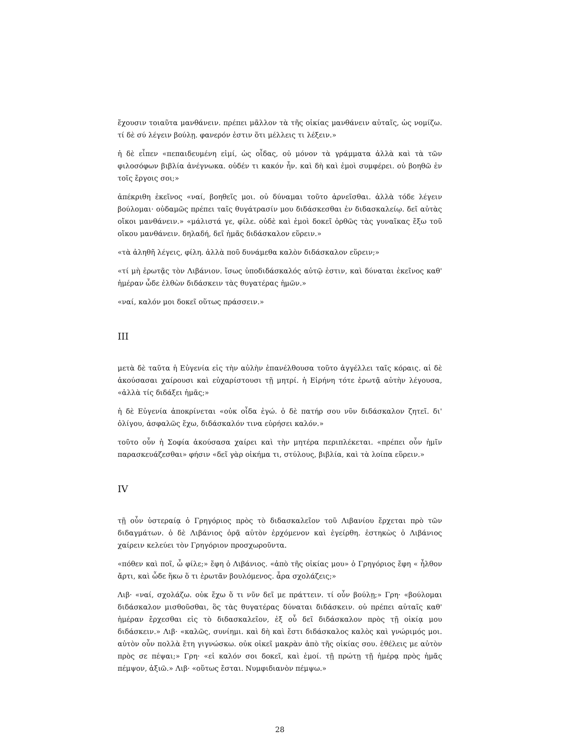ἔχουσιν τοιαῦτα μανθάνειν. πρέπει μᾶλλον τὰ τῆς οἰκίας μανθάνειν αὐταῖς, ὡς νομίζω. τί δὲ σύ λέγειν βούλῃ. φανερόν ἐστιν ὅτι μέλλεις τι λέξειν.»
ἡ δὲ εἶπεν «πεπαιδευμένη εἰμί, ὡς οἶδας, οὐ μόνον τὰ γράμματα ἀλλὰ καὶ τὰ τῶν φιλοσόφων βιβλία ἀνέγνωκα. οὐδέν τι κακόν ἦν. καὶ δὴ καὶ ἐμοὶ συμφέρει. οὐ βοηθῶ ἐν τοῖς ἔργοις σοι;»
ἀπέκριθη ἐκεῖνος «ναί, βοηθεῖς μοι. οὐ δύναμαι τοῦτο ἀρνεῖσθαι. ἀλλὰ τόδε λέγειν βούλομαι· οὐδαμῶς πρέπει ταῖς θυγάτρασίν μου διδάσκεσθαι ἐν διδασκαλείῳ. δεῖ αὐτὰς οἴκοι μανθάνειν.» «μάλιστά γε, φίλε. οὐδὲ καὶ ἐμοὶ δοκεῖ ὀρθῶς τὰς γυναῖκας ἔξω τοῦ οἴκου μανθάνειν. δηλαδή, δεῖ ἡμᾶς διδάσκαλον εὕρειν.»
«τὰ ἀληθῆ λέγεις, φίλη. ἀλλὰ ποῦ δυνάμεθα καλὸν διδάσκαλον εὕρειν;»
«τί μὴ ἐρωτᾷς τὸν Λιβάνιον. ἴσως ὑποδιδάσκαλός αὐτῷ ἐστιν, καὶ δύναται ἐκεῖνος καθ' ἡμέραν ὧδε ἐλθὼν διδάσκειν τὰς θυγατέρας ἡμῶν.»
«ναί, καλόν μοι δοκεῖ οὕτως πράσσειν.»
III
μετὰ δὲ ταῦτα ἡ Εὐγενία εἰς τὴν αὐλὴν ἐπανέλθουσα τοῦτο ἀγγέλλει ταῖς κόραις. αἱ δὲ ἀκούσασαι χαίρουσι καὶ εὐχαρίστουσι τῇ μητρί. ἡ Εἰρήνη τότε ἐρωτᾷ αὐτὴν λέγουσα, «ἀλλὰ τίς διδάξει ἡμᾶς;»
ἡ δὲ Εὐγενία ἀποκρίνεται «οὐκ οἶδα ἐγώ. ὁ δὲ πατήρ σου νῦν διδάσκαλον ζητεῖ. δι' ὀλίγου, ἀσφαλῶς ἔχω, διδάσκαλόν τινα εὑρήσει καλόν.»
τοῦτο οὖν ἡ Σοφία ἀκούσασα χαίρει καὶ τὴν μητέρα περιπλέκεται. «πρέπει οὖν ἡμῖν παρασκευάζεσθαι» φήσιν «δεῖ γὰρ οἰκήμα τι, στύλους, βιβλία, καὶ τὰ λοίπα εὕρειν.»
IV
τῇ οὖν ὑστεραίᾳ ὁ Γρηγόριος πρὸς τὸ διδασκαλεῖον τοῦ Λιβανίου ἔρχεται πρὸ τῶν διδαγμάτων. ὁ δὲ Λιβάνιος ὁρᾷ αὐτὸν ἐρχόμενον καὶ ἐγείρθη. ἑστηκὼς ὁ Λιβάνιος χαίρειν κελεύει τὸν Γρηγόριον προσχωροῦντα.
«πόθεν καὶ ποῖ, ὦ φίλε;» ἔφη ὁ Λιβάνιος. «ἀπὸ τῆς οἰκίας μου» ὁ Γρηγόριος ἔφη « ἦλθον ἄρτι, καὶ ὧδε ἥκω ὅ τι ἐρωτᾶν βουλόμενος. ἆρα σχολάζεις;»
Λιβ· «ναί, σχολάζω. οὐκ ἔχω ὅ τι νῦν δεῖ με πράττειν. τί οὖν βούλῃ;» Γρη· «βούλομαι διδάσκαλον μισθοῦσθαι, ὃς τὰς θυγατέρας δύναται διδάσκειν. οὐ πρέπει αὐταῖς καθ' ἡμέραν ἔρχεσθαι εἰς τὸ διδασκαλεῖον, ἐξ οὗ δεῖ διδάσκαλον πρὸς τῇ οἰκίᾳ μου διδάσκειν.» Λιβ· «καλῶς, συνίημι. καὶ δὴ καὶ ἔστι διδάσκαλος καλὸς καὶ γνώριμός μοι. αὐτὸν οὖν πολλὰ ἔτη γιγνώσκω. οὐκ οἰκεῖ μακρὰν ἀπὸ τῆς οἰκίας σου. ἐθέλεις με αὐτὸν πρὸς σε πέψαι;» Γρη· «εἰ καλόν σοι δοκεῖ, καὶ ἐμοί. τῇ πρώτῃ τῇ ἡμέρᾳ πρὸς ἡμᾶς πέμψον, ἀξιῶ.» Λιβ· «οὕτως ἔσται. Νυμφιδιανὸν πέμψω.»
28